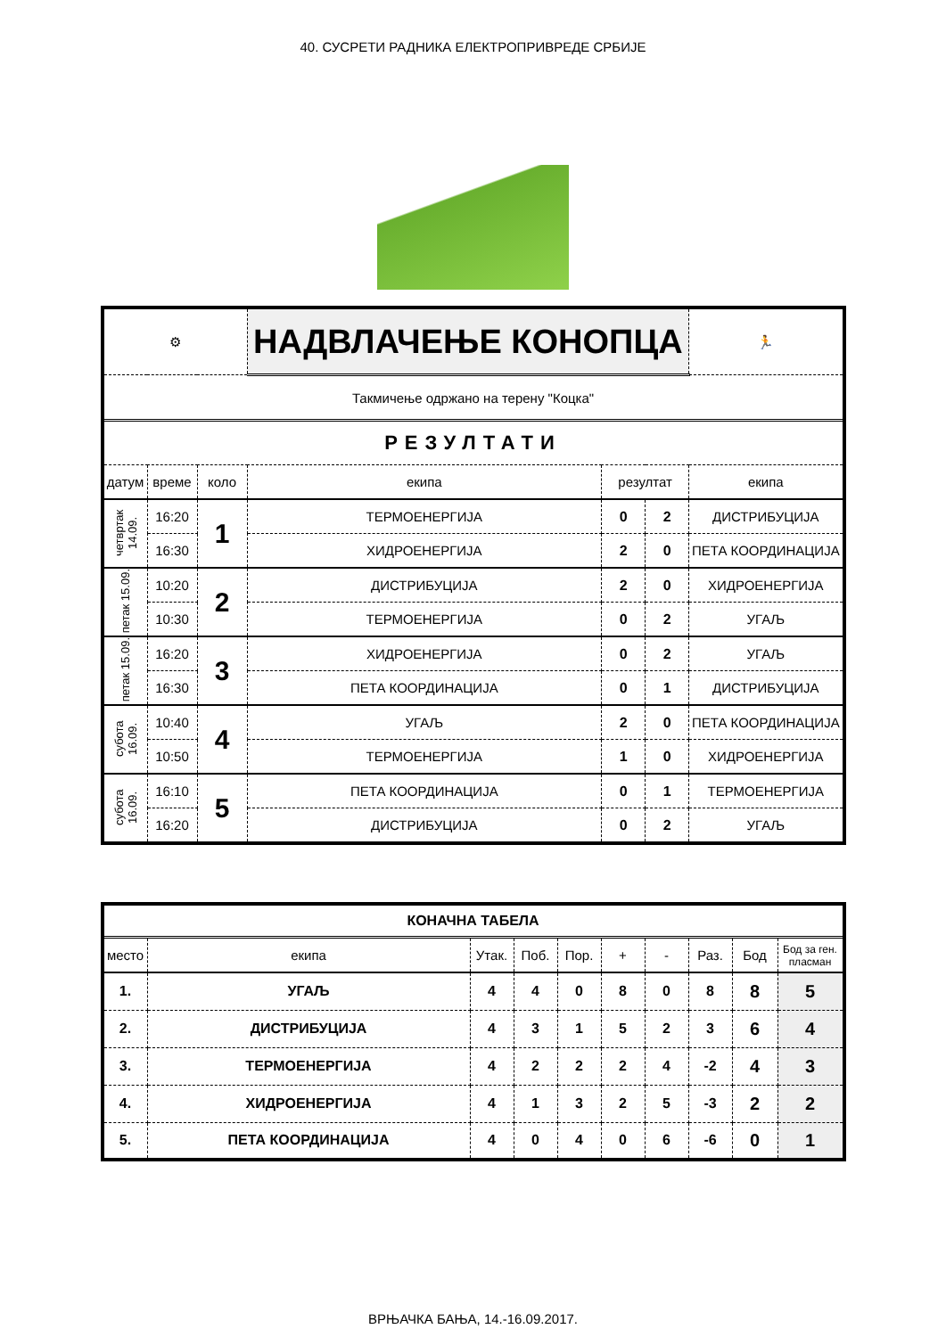40. СУСРЕТИ РАДНИКА ЕЛЕКТРОПРИВРЕДЕ СРБИЈЕ
| ⚙ | | | НАДВЛАЧЕЊЕ КОНОПЦА | | | | 🏃 |
| Такмичење одржано на терену "Коцка" | | | | | | | |
| РЕЗУЛТАТИ | | | | | | | |
| датум | време | коло | екипа | резултат | | екипа | |
| четвртак 14.09. | 16:20 | 1 | ТЕРМОЕНЕРГИЈА | 0 | 2 | ДИСТРИБУЦИЈА | |
| | 16:30 | | ХИДРОЕНЕРГИЈА | 2 | 0 | ПЕТА КООРДИНАЦИЈА | |
| петак 15.09. | 10:20 | 2 | ДИСТРИБУЦИЈА | 2 | 0 | ХИДРОЕНЕРГИЈА | |
| | 10:30 | | ТЕРМОЕНЕРГИЈА | 0 | 2 | УГАЉ | |
| петак 15.09. | 16:20 | 3 | ХИДРОЕНЕРГИЈА | 0 | 2 | УГАЉ | |
| | 16:30 | | ПЕТА КООРДИНАЦИЈА | 0 | 1 | ДИСТРИБУЦИЈА | |
| субота 16.09. | 10:40 | 4 | УГАЉ | 2 | 0 | ПЕТА КООРДИНАЦИЈА | |
| | 10:50 | | ТЕРМОЕНЕРГИЈА | 1 | 0 | ХИДРОЕНЕРГИЈА | |
| субота 16.09. | 16:10 | 5 | ПЕТА КООРДИНАЦИЈА | 0 | 1 | ТЕРМОЕНЕРГИЈА | |
| | 16:20 | | ДИСТРИБУЦИЈА | 0 | 2 | УГАЉ | |
| КОНАЧНА ТАБЕЛА | | | | | | | | | |
| место | екипа | Утак. | Поб. | Пор. | + | - | Раз. | Бод | Бод за ген. пласман |
| 1. | УГАЉ | 4 | 4 | 0 | 8 | 0 | 8 | 8 | 5 |
| 2. | ДИСТРИБУЦИЈА | 4 | 3 | 1 | 5 | 2 | 3 | 6 | 4 |
| 3. | ТЕРМОЕНЕРГИЈА | 4 | 2 | 2 | 2 | 4 | -2 | 4 | 3 |
| 4. | ХИДРОЕНЕРГИЈА | 4 | 1 | 3 | 2 | 5 | -3 | 2 | 2 |
| 5. | ПЕТА КООРДИНАЦИЈА | 4 | 0 | 4 | 0 | 6 | -6 | 0 | 1 |
ВРЊАЧКА БАЊА, 14.-16.09.2017.